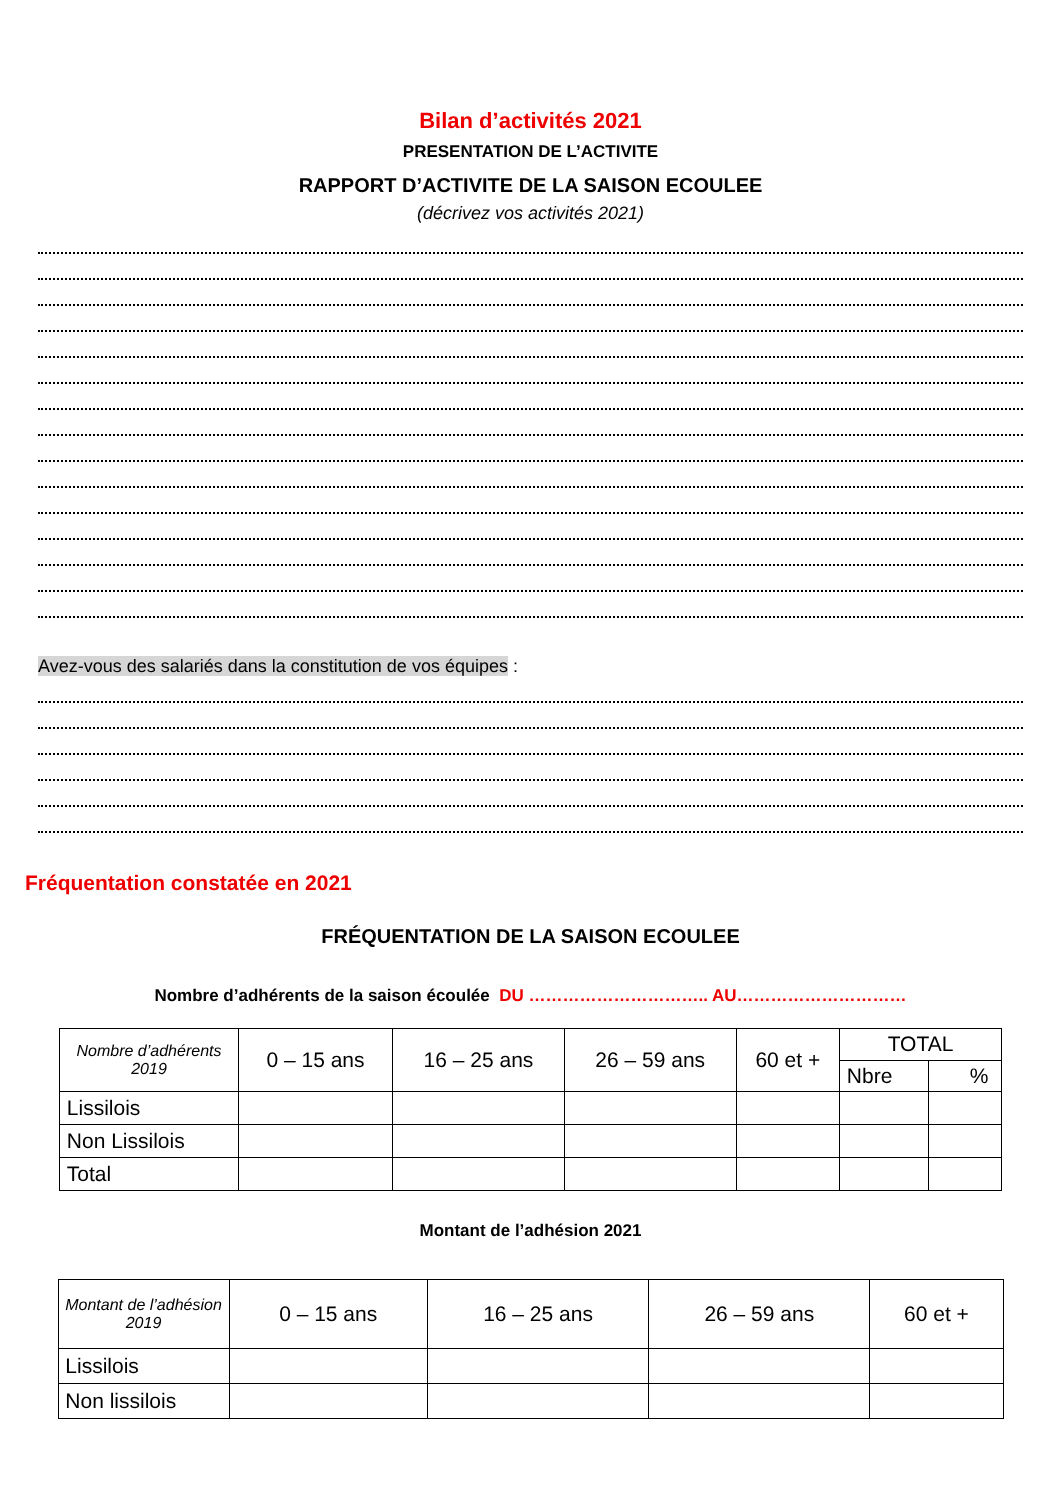Bilan d’activités 2021
PRESENTATION DE L’ACTIVITE
RAPPORT D’ACTIVITE DE LA SAISON ECOULEE
(décrivez vos activités 2021)
Avez-vous des salariés dans la constitution de vos équipes :
Fréquentation constatée en 2021
FRÉQUENTATION DE LA SAISON ECOULEE
Nombre d’adhérents de la saison écoulée DU ………………………….. AU…………………………
| Nombre d’adhérents 2019 | 0 – 15 ans | 16 – 25 ans | 26 – 59 ans | 60 et + | TOTAL | |
| | | | | | Nbre | % |
| Lissilois | | | | | | |
| Non Lissilois | | | | | | |
| Total | | | | | | |
Montant de l’adhésion 2021
| Montant de l’adhésion 2019 | 0 – 15 ans | 16 – 25 ans | 26 – 59 ans | 60 et + |
| Lissilois | | | | |
| Non lissilois | | | | |